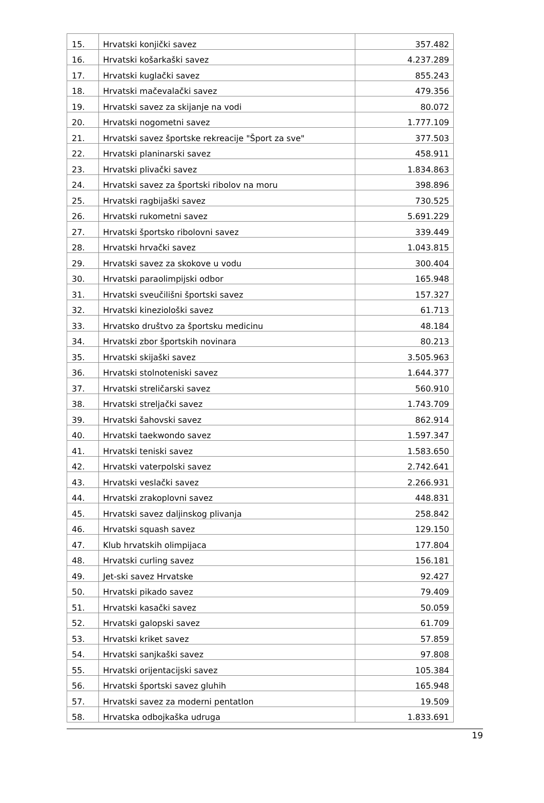| 15. | Hrvatski konjički savez | 357.482 |
| 16. | Hrvatski košarkaški savez | 4.237.289 |
| 17. | Hrvatski kuglački savez | 855.243 |
| 18. | Hrvatski mačevalački savez | 479.356 |
| 19. | Hrvatski savez za skijanje na vodi | 80.072 |
| 20. | Hrvatski nogometni savez | 1.777.109 |
| 21. | Hrvatski savez športske rekreacije "Šport za sve" | 377.503 |
| 22. | Hrvatski planinarski savez | 458.911 |
| 23. | Hrvatski plivački savez | 1.834.863 |
| 24. | Hrvatski savez za športski ribolov na moru | 398.896 |
| 25. | Hrvatski ragbijaški savez | 730.525 |
| 26. | Hrvatski rukometni savez | 5.691.229 |
| 27. | Hrvatski športsko ribolovni savez | 339.449 |
| 28. | Hrvatski hrvački savez | 1.043.815 |
| 29. | Hrvatski savez za skokove u vodu | 300.404 |
| 30. | Hrvatski paraolimpijski odbor | 165.948 |
| 31. | Hrvatski sveučilišni športski savez | 157.327 |
| 32. | Hrvatski kineziološki savez | 61.713 |
| 33. | Hrvatsko društvo za športsku medicinu | 48.184 |
| 34. | Hrvatski zbor športskih novinara | 80.213 |
| 35. | Hrvatski skijaški savez | 3.505.963 |
| 36. | Hrvatski stolnoteniski savez | 1.644.377 |
| 37. | Hrvatski streličarski savez | 560.910 |
| 38. | Hrvatski streljački savez | 1.743.709 |
| 39. | Hrvatski šahovski savez | 862.914 |
| 40. | Hrvatski taekwondo savez | 1.597.347 |
| 41. | Hrvatski teniski savez | 1.583.650 |
| 42. | Hrvatski vaterpolski savez | 2.742.641 |
| 43. | Hrvatski veslački savez | 2.266.931 |
| 44. | Hrvatski zrakoplovni savez | 448.831 |
| 45. | Hrvatski savez daljinskog plivanja | 258.842 |
| 46. | Hrvatski squash savez | 129.150 |
| 47. | Klub hrvatskih olimpijaca | 177.804 |
| 48. | Hrvatski curling savez | 156.181 |
| 49. | Jet-ski savez Hrvatske | 92.427 |
| 50. | Hrvatski pikado savez | 79.409 |
| 51. | Hrvatski kasački savez | 50.059 |
| 52. | Hrvatski galopski savez | 61.709 |
| 53. | Hrvatski kriket savez | 57.859 |
| 54. | Hrvatski sanjkaški savez | 97.808 |
| 55. | Hrvatski orijentacijski savez | 105.384 |
| 56. | Hrvatski športski savez gluhih | 165.948 |
| 57. | Hrvatski savez za moderni pentatlon | 19.509 |
| 58. | Hrvatska odbojkaška udruga | 1.833.691 |
19